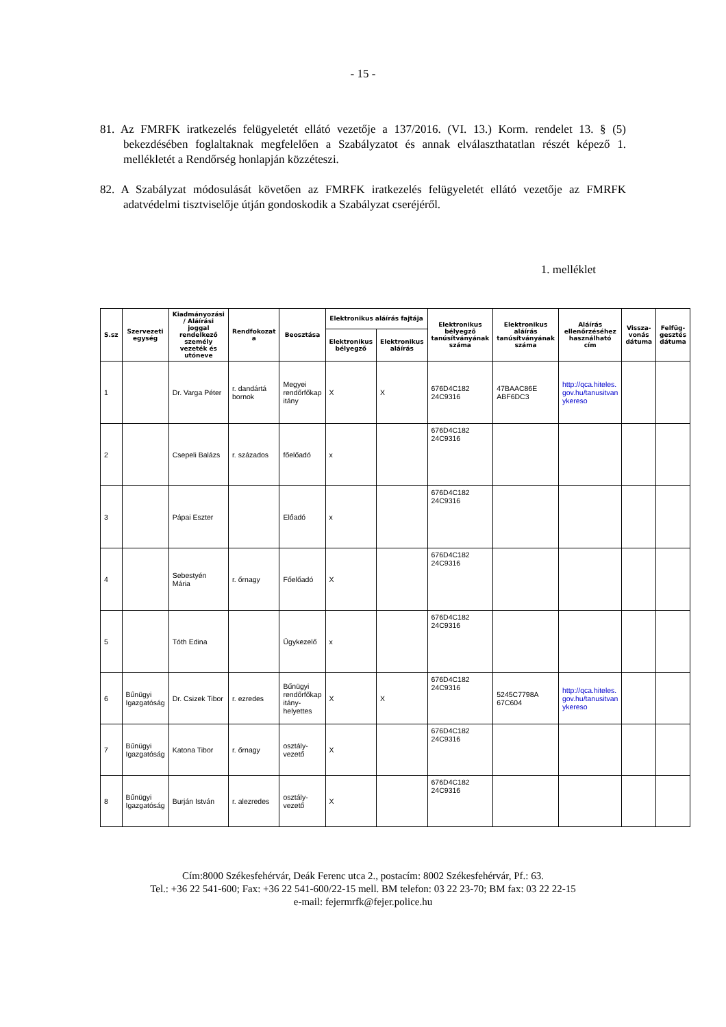- 15 -
81. Az FMRFK iratkezelés felügyeletét ellátó vezetője a 137/2016. (VI. 13.) Korm. rendelet 13. § (5) bekezdésében foglaltaknak megfelelően a Szabályzatot és annak elválaszthatatlan részét képező 1. mellékletét a Rendőrség honlapján közzéteszi.
82. A Szabályzat módosulását követően az FMRFK iratkezelés felügyeletét ellátó vezetője az FMRFK adatvédelmi tisztviselője útján gondoskodik a Szabályzat cseréjéről.
1. melléklet
| S.sz | Szervezeti egység | Kiadmányozási / Aláírási joggal rendelkező személy vezeték és utóneve | Rendfokozat a | Beosztása | Elektronikus aláírás fajtája | | Elektronikus bélyegző tanúsítványának száma | Elektronikus aláírás tanúsítványának száma | Aláírás ellenőrzéséhez használható cím | Vissza-vonás dátuma | Felfüg-gesztés dátuma |
| --- | --- | --- | --- | --- | --- | --- | --- | --- | --- | --- | --- |
| | | | | | Elektronikus bélyegző | Elektronikus aláírás | | | | | |
| 1 | | Dr. Varga Péter | r. dandártá bornok | Megyei rendőrfőkap itány | X | X | 676D4C182 24C9316 | 47BAAC86E ABF6DC3 | http://qca.hiteles. gov.hu/tanusitvan ykereso | | |
| 2 | | Csepeli Balázs | r. százados | főelőadó | x | | 676D4C182 24C9316 | | | | |
| 3 | | Pápai Eszter | | Előadó | x | | 676D4C182 24C9316 | | | | |
| 4 | | Sebestyén Mária | r. őrnagy | Főelőadó | X | | 676D4C182 24C9316 | | | | |
| 5 | | Tóth Edina | | Ügykezelő | x | | 676D4C182 24C9316 | | | | |
| 6 | Bűnügyi Igazgatóság | Dr. Csizek Tibor | r. ezredes | Bűnügyi rendőrfőkap itány-helyettes | X | X | 676D4C182 24C9316 | 5245C7798A 67C604 | http://qca.hiteles. gov.hu/tanusitvan ykereso | | |
| 7 | Bűnügyi Igazgatóság | Katona Tibor | r. őrnagy | osztály-vezető | X | | 676D4C182 24C9316 | | | | |
| 8 | Bűnügyi Igazgatóság | Burján István | r. alezredes | osztály-vezető | X | | 676D4C182 24C9316 | | | | |
Cím:8000 Székesfehérvár, Deák Ferenc utca 2., postacím: 8002 Székesfehérvár, Pf.: 63.
Tel.: +36 22 541-600; Fax: +36 22 541-600/22-15 mell. BM telefon: 03 22 23-70; BM fax: 03 22 22-15
e-mail: fejermrfk@fejer.police.hu